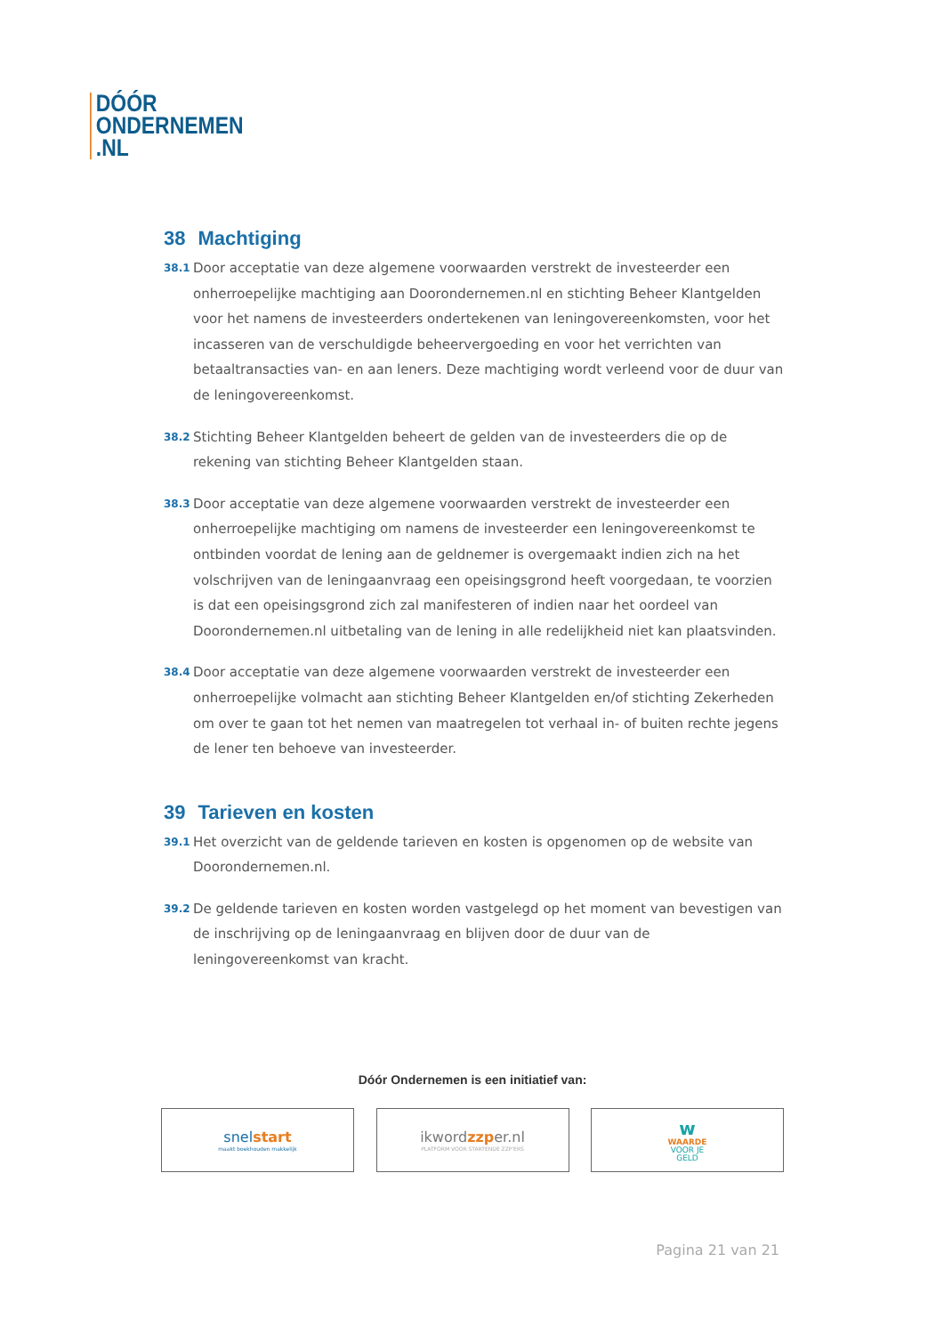DÓÓR
ONDERNEMEN
.NL
38 Machtiging
38.1
Door acceptatie van deze algemene voorwaarden verstrekt de investeerder een onherroepelijke machtiging aan Doorondernemen.nl en stichting Beheer Klantgelden voor het namens de investeerders ondertekenen van leningovereenkomsten, voor het incasseren van de verschuldigde beheervergoeding en voor het verrichten van betaaltransacties van- en aan leners. Deze machtiging wordt verleend voor de duur van de leningovereenkomst.
38.2
Stichting Beheer Klantgelden beheert de gelden van de investeerders die op de rekening van stichting Beheer Klantgelden staan.
38.3
Door acceptatie van deze algemene voorwaarden verstrekt de investeerder een onherroepelijke machtiging om namens de investeerder een leningovereenkomst te ontbinden voordat de lening aan de geldnemer is overgemaakt indien zich na het volschrijven van de leningaanvraag een opeisingsgrond heeft voorgedaan, te voorzien is dat een opeisingsgrond zich zal manifesteren of indien naar het oordeel van Doorondernemen.nl uitbetaling van de lening in alle redelijkheid niet kan plaatsvinden.
38.4
Door acceptatie van deze algemene voorwaarden verstrekt de investeerder een onherroepelijke volmacht aan stichting Beheer Klantgelden en/of stichting Zekerheden om over te gaan tot het nemen van maatregelen tot verhaal in- of buiten rechte jegens de lener ten behoeve van investeerder.
39 Tarieven en kosten
39.1
Het overzicht van de geldende tarieven en kosten is opgenomen op de website van Doorondernemen.nl.
39.2
De geldende tarieven en kosten worden vastgelegd op het moment van bevestigen van de inschrijving op de leningaanvraag en blijven door de duur van de leningovereenkomst van kracht.
Dóór Ondernemen is een initiatief van:
snel start
maakt boekhouden makkelijk
ikwordzzper.nl
PLATFORM VOOR STARTENDE ZZP'ERS
w
WAARDE
VOOR JE
GELD
Pagina 21 van 21